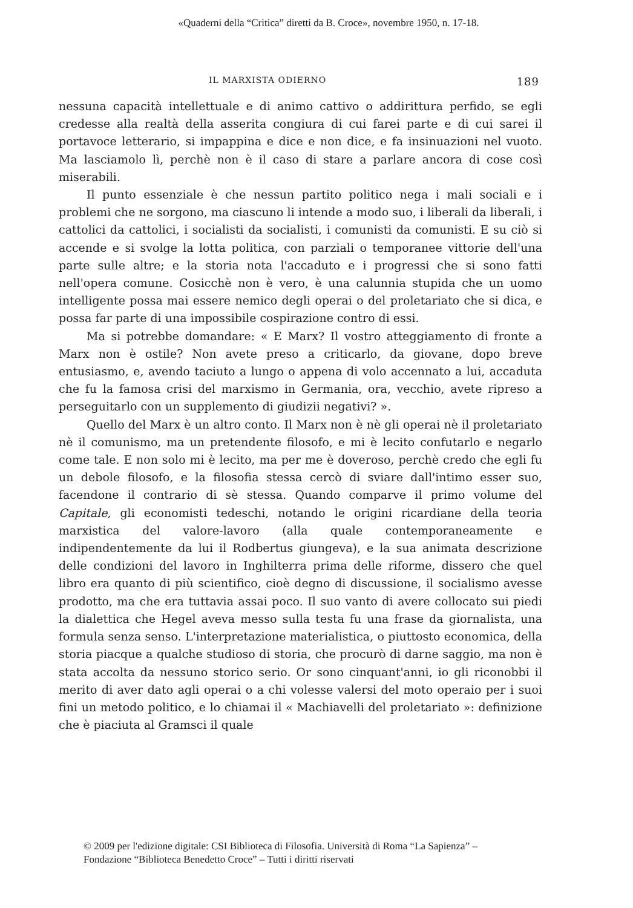«Quaderni della “Critica” diretti da B. Croce», novembre 1950, n. 17-18.
IL MARXISTA ODIERNO 189
nessuna capacità intellettuale e di animo cattivo o addirittura perfido, se egli credesse alla realtà della asserita congiura di cui farei parte e di cui sarei il portavoce letterario, si impappina e dice e non dice, e fa insinuazioni nel vuoto. Ma lasciamolo lì, perchè non è il caso di stare a parlare ancora di cose così miserabili.
Il punto essenziale è che nessun partito politico nega i mali sociali e i problemi che ne sorgono, ma ciascuno li intende a modo suo, i liberali da liberali, i cattolici da cattolici, i socialisti da socialisti, i comunisti da comunisti. E su ciò si accende e si svolge la lotta politica, con parziali o temporanee vittorie dell'una parte sulle altre; e la storia nota l'accaduto e i progressi che si sono fatti nell'opera comune. Cosicchè non è vero, è una calunnia stupida che un uomo intelligente possa mai essere nemico degli operai o del proletariato che si dica, e possa far parte di una impossibile cospirazione contro di essi.
Ma si potrebbe domandare: « E Marx? Il vostro atteggiamento di fronte a Marx non è ostile? Non avete preso a criticarlo, da giovane, dopo breve entusiasmo, e, avendo taciuto a lungo o appena di volo accennato a lui, accaduta che fu la famosa crisi del marxismo in Germania, ora, vecchio, avete ripreso a perseguitarlo con un supplemento di giudizii negativi? ».
Quello del Marx è un altro conto. Il Marx non è nè gli operai nè il proletariato nè il comunismo, ma un pretendente filosofo, e mi è lecito confutarlo e negarlo come tale. E non solo mi è lecito, ma per me è doveroso, perchè credo che egli fu un debole filosofo, e la filosofia stessa cercò di sviare dall'intimo esser suo, facendone il contrario di sè stessa. Quando comparve il primo volume del Capitale, gli economisti tedeschi, notando le origini ricardiane della teoria marxistica del valore-lavoro (alla quale contemporaneamente e indipendentemente da lui il Rodbertus giungeva), e la sua animata descrizione delle condizioni del lavoro in Inghilterra prima delle riforme, dissero che quel libro era quanto di più scientifico, cioè degno di discussione, il socialismo avesse prodotto, ma che era tuttavia assai poco. Il suo vanto di avere collocato sui piedi la dialettica che Hegel aveva messo sulla testa fu una frase da giornalista, una formula senza senso. L'interpretazione materialistica, o piuttosto economica, della storia piacque a qualche studioso di storia, che procurò di darne saggio, ma non è stata accolta da nessuno storico serio. Or sono cinquant'anni, io gli riconobbi il merito di aver dato agli operai o a chi volesse valersi del moto operaio per i suoi fini un metodo politico, e lo chiamai il « Machiavelli del proletariato »: definizione che è piaciuta al Gramsci il quale
© 2009 per l'edizione digitale: CSI Biblioteca di Filosofia. Università di Roma “La Sapienza” –
Fondazione “Biblioteca Benedetto Croce” – Tutti i diritti riservati